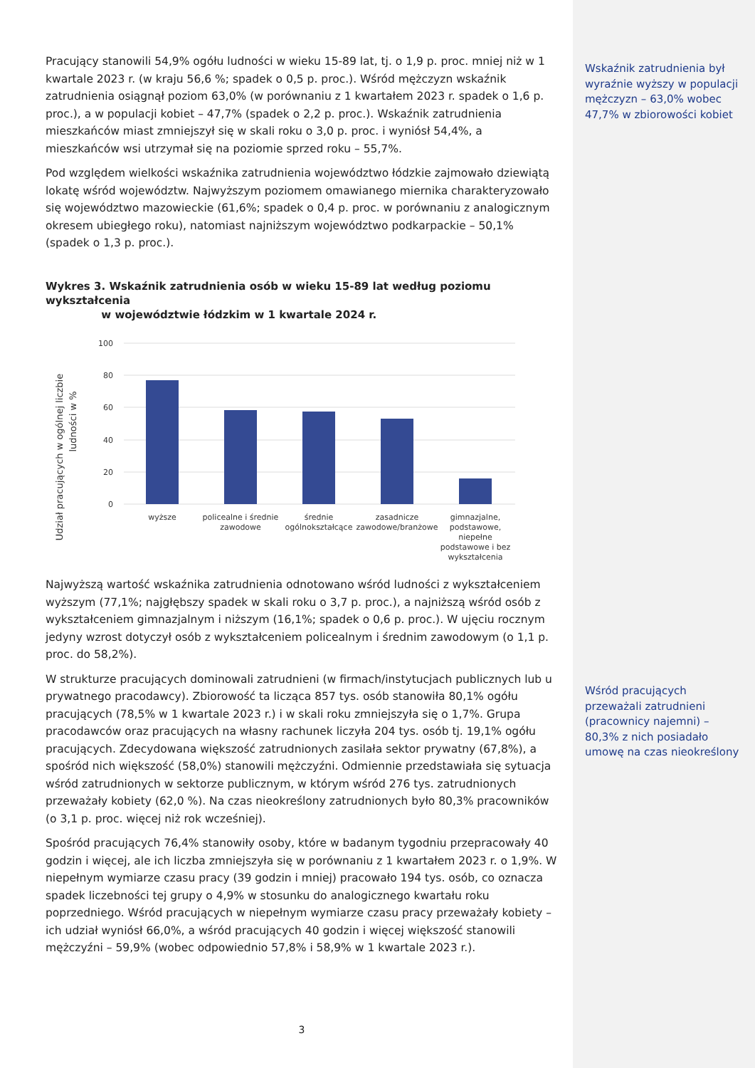Wskaźnik zatrudnienia był wyraźnie wyższy w populacji mężczyzn – 63,0% wobec 47,7% w zbiorowości kobiet
Wśród pracujących przeważali zatrudnieni (pracownicy najemni) – 80,3% z nich posiadało umowę na czas nieokreślony
Pracujący stanowili 54,9% ogółu ludności w wieku 15-89 lat, tj. o 1,9 p. proc. mniej niż w 1 kwartale 2023 r. (w kraju 56,6 %; spadek o 0,5 p. proc.). Wśród mężczyzn wskaźnik zatrudnienia osiągnął poziom 63,0% (w porównaniu z 1 kwartałem 2023 r. spadek o 1,6 p. proc.), a w populacji kobiet – 47,7% (spadek o 2,2 p. proc.). Wskaźnik zatrudnienia mieszkańców miast zmniejszył się w skali roku o 3,0 p. proc. i wyniósł 54,4%, a mieszkańców wsi utrzymał się na poziomie sprzed roku – 55,7%.
Pod względem wielkości wskaźnika zatrudnienia województwo łódzkie zajmowało dziewiątą lokatę wśród województw. Najwyższym poziomem omawianego miernika charakteryzowało się województwo mazowieckie (61,6%; spadek o 0,4 p. proc. w porównaniu z analogicznym okresem ubiegłego roku), natomiast najniższym województwo podkarpackie – 50,1% (spadek o 1,3 p. proc.).
Wykres 3. Wskaźnik zatrudnienia osób w wieku 15-89 lat według poziomu wykształcenia
w województwie łódzkim w 1 kwartale 2024 r.
Udział pracujących w ogólnej liczbie
ludności w %
100
80
60
40
20
0
wyższe
policealne i średnie
zawodowe
średnie
ogólnokształcące
zasadnicze
zawodowe/branżowe
gimnazjalne,
podstawowe,
niepełne
podstawowe i bez
wykształcenia
Najwyższą wartość wskaźnika zatrudnienia odnotowano wśród ludności z wykształceniem wyższym (77,1%; najgłębszy spadek w skali roku o 3,7 p. proc.), a najniższą wśród osób z wykształceniem gimnazjalnym i niższym (16,1%; spadek o 0,6 p. proc.). W ujęciu rocznym jedyny wzrost dotyczył osób z wykształceniem policealnym i średnim zawodowym (o 1,1 p. proc. do 58,2%).
W strukturze pracujących dominowali zatrudnieni (w firmach/instytucjach publicznych lub u prywatnego pracodawcy). Zbiorowość ta licząca 857 tys. osób stanowiła 80,1% ogółu pracujących (78,5% w 1 kwartale 2023 r.) i w skali roku zmniejszyła się o 1,7%. Grupa pracodawców oraz pracujących na własny rachunek liczyła 204 tys. osób tj. 19,1% ogółu pracujących. Zdecydowana większość zatrudnionych zasilała sektor prywatny (67,8%), a spośród nich większość (58,0%) stanowili mężczyźni. Odmiennie przedstawiała się sytuacja wśród zatrudnionych w sektorze publicznym, w którym wśród 276 tys. zatrudnionych przeważały kobiety (62,0 %). Na czas nieokreślony zatrudnionych było 80,3% pracowników (o 3,1 p. proc. więcej niż rok wcześniej).
Spośród pracujących 76,4% stanowiły osoby, które w badanym tygodniu przepracowały 40 godzin i więcej, ale ich liczba zmniejszyła się w porównaniu z 1 kwartałem 2023 r. o 1,9%. W niepełnym wymiarze czasu pracy (39 godzin i mniej) pracowało 194 tys. osób, co oznacza spadek liczebności tej grupy o 4,9% w stosunku do analogicznego kwartału roku poprzedniego. Wśród pracujących w niepełnym wymiarze czasu pracy przeważały kobiety – ich udział wyniósł 66,0%, a wśród pracujących 40 godzin i więcej większość stanowili mężczyźni – 59,9% (wobec odpowiednio 57,8% i 58,9% w 1 kwartale 2023 r.).
3